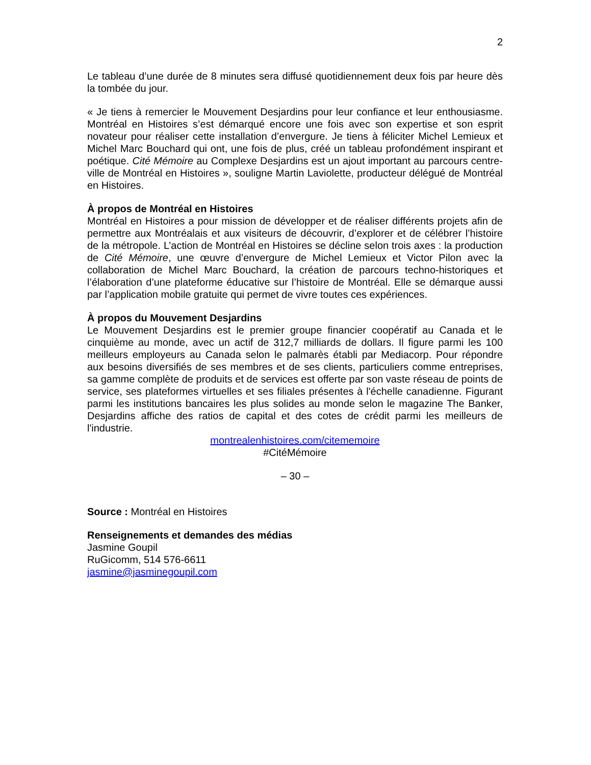2
Le tableau d’une durée de 8 minutes sera diffusé quotidiennement deux fois par heure dès la tombée du jour.
« Je tiens à remercier le Mouvement Desjardins pour leur confiance et leur enthousiasme. Montréal en Histoires s’est démarqué encore une fois avec son expertise et son esprit novateur pour réaliser cette installation d’envergure. Je tiens à féliciter Michel Lemieux et Michel Marc Bouchard qui ont, une fois de plus, créé un tableau profondément inspirant et poétique. Cité Mémoire au Complexe Desjardins est un ajout important au parcours centre-ville de Montréal en Histoires », souligne Martin Laviolette, producteur délégué de Montréal en Histoires.
À propos de Montréal en Histoires
Montréal en Histoires a pour mission de développer et de réaliser différents projets afin de permettre aux Montréalais et aux visiteurs de découvrir, d’explorer et de célébrer l’histoire de la métropole. L’action de Montréal en Histoires se décline selon trois axes : la production de Cité Mémoire, une œuvre d’envergure de Michel Lemieux et Victor Pilon avec la collaboration de Michel Marc Bouchard, la création de parcours techno-historiques et l’élaboration d’une plateforme éducative sur l’histoire de Montréal. Elle se démarque aussi par l’application mobile gratuite qui permet de vivre toutes ces expériences.
À propos du Mouvement Desjardins
Le Mouvement Desjardins est le premier groupe financier coopératif au Canada et le cinquième au monde, avec un actif de 312,7 milliards de dollars. Il figure parmi les 100 meilleurs employeurs au Canada selon le palmarès établi par Mediacorp. Pour répondre aux besoins diversifiés de ses membres et de ses clients, particuliers comme entreprises, sa gamme complète de produits et de services est offerte par son vaste réseau de points de service, ses plateformes virtuelles et ses filiales présentes à l'échelle canadienne. Figurant parmi les institutions bancaires les plus solides au monde selon le magazine The Banker, Desjardins affiche des ratios de capital et des cotes de crédit parmi les meilleurs de l'industrie.
montrealenhistoires.com/citememoire
#CitéMémoire
– 30 –
Source : Montréal en Histoires
Renseignements et demandes des médias
Jasmine Goupil
RuGicomm, 514 576-6611
jasmine@jasminegoupil.com